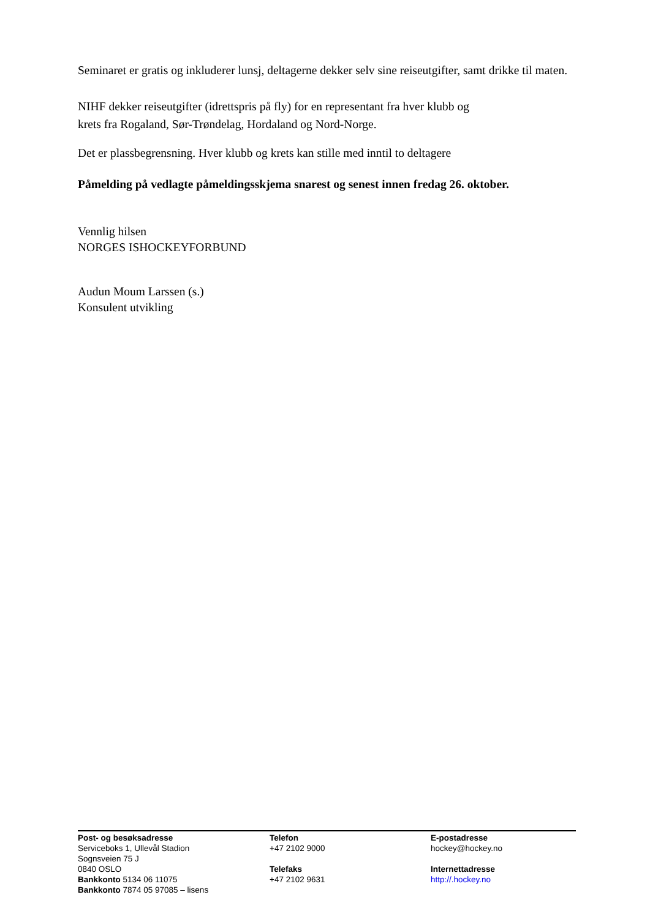Seminaret er gratis og inkluderer lunsj, deltagerne dekker selv sine reiseutgifter, samt drikke til maten.
NIHF dekker reiseutgifter (idrettspris på fly) for en representant fra hver klubb og
krets fra Rogaland, Sør-Trøndelag, Hordaland og Nord-Norge.
Det er plassbegrensning. Hver klubb og krets kan stille med inntil to deltagere
Påmelding på vedlagte påmeldingsskjema snarest og senest innen fredag 26. oktober.
Vennlig hilsen
NORGES ISHOCKEYFORBUND
Audun Moum Larssen (s.)
Konsulent utvikling
Post- og besøksadresse
Serviceboks 1, Ullevål Stadion
Sognsveien 75 J
0840 OSLO
Bankkonto 5134 06 11075
Bankkonto 7874 05 97085 – lisens
Telefon
+47 2102 9000
Telefaks
+47 2102 9631
E-postadresse
hockey@hockey.no
Internettadresse
http://.hockey.no